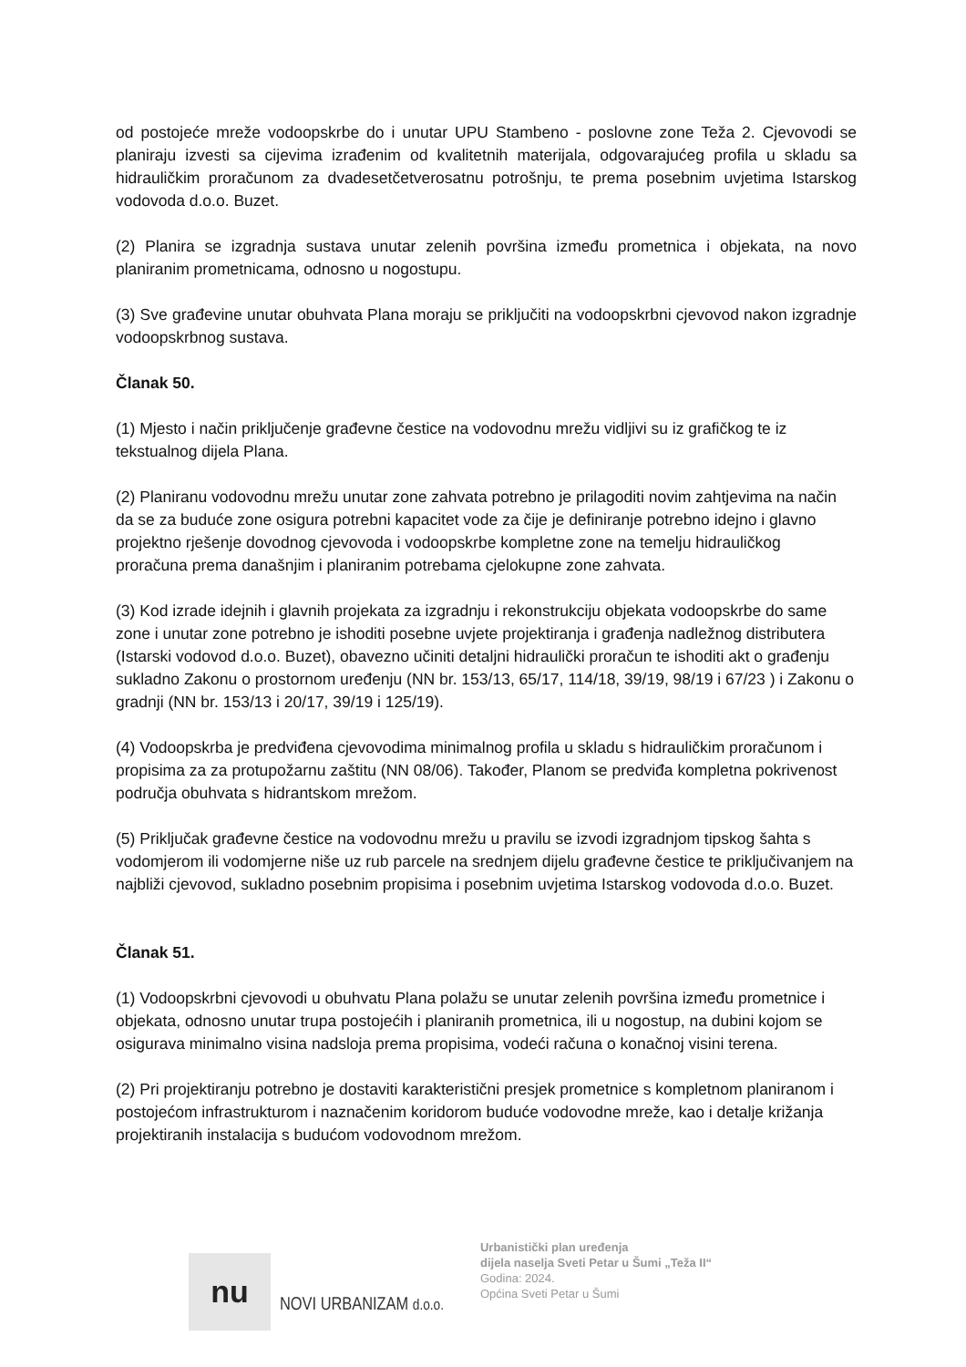od postojeće mreže vodoopskrbe do i unutar UPU Stambeno - poslovne zone Teža 2. Cjevovodi se planiraju izvesti sa cijevima izrađenim od kvalitetnih materijala, odgovarajućeg profila u skladu sa hidrauličkim proračunom za dvadesetčetverosatnu potrošnju, te prema posebnim uvjetima Istarskog vodovoda d.o.o. Buzet.
(2) Planira se izgradnja sustava unutar zelenih površina između prometnica i objekata, na novo planiranim prometnicama, odnosno u nogostupu.
(3) Sve građevine unutar obuhvata Plana moraju se priključiti na vodoopskrbni cjevovod nakon izgradnje vodoopskrbnog sustava.
Članak 50.
(1) Mjesto i način priključenje građevne čestice na vodovodnu mrežu vidljivi su iz grafičkog te iz tekstualnog dijela Plana.
(2) Planiranu vodovodnu mrežu unutar zone zahvata potrebno je prilagoditi novim zahtjevima na način da se za buduće zone osigura potrebni kapacitet vode za čije je definiranje potrebno idejno i glavno projektno rješenje dovodnog cjevovoda i vodoopskrbe kompletne zone na temelju hidrauličkog proračuna prema današnjim i planiranim potrebama cjelokupne zone zahvata.
(3) Kod izrade idejnih i glavnih projekata za izgradnju i rekonstrukciju objekata vodoopskrbe do same zone i unutar zone potrebno je ishoditi posebne uvjete projektiranja i građenja nadležnog distributera (Istarski vodovod d.o.o. Buzet), obavezno učiniti detaljni hidraulički proračun te ishoditi akt o građenju sukladno Zakonu o prostornom uređenju (NN br. 153/13, 65/17, 114/18, 39/19, 98/19 i 67/23 ) i Zakonu o gradnji (NN br. 153/13 i 20/17, 39/19 i 125/19).
(4) Vodoopskrba je predviđena cjevovodima minimalnog profila u skladu s hidrauličkim proračunom i propisima za za protupožarnu zaštitu (NN 08/06). Također, Planom se predviđa kompletna pokrivenost područja obuhvata s hidrantskom mrežom.
(5) Priključak građevne čestice na vodovodnu mrežu u pravilu se izvodi izgradnjom tipskog šahta s vodomjerom ili vodomjerne niše uz rub parcele na srednjem dijelu građevne čestice te priključivanjem na najbliži cjevovod, sukladno posebnim propisima i posebnim uvjetima Istarskog vodovoda d.o.o. Buzet.
Članak 51.
(1) Vodoopskrbni cjevovodi u obuhvatu Plana polažu se unutar zelenih površina između prometnice i objekata, odnosno unutar trupa postojećih i planiranih prometnica, ili u nogostup, na dubini kojom se osigurava minimalno visina nadsloja prema propisima, vodeći računa o konačnoj visini terena.
(2) Pri projektiranju potrebno je dostaviti karakteristični presjek prometnice s kompletnom planiranom i postojećom infrastrukturom i naznačenim koridorom buduće vodovodne mreže, kao i detalje križanja projektiranih instalacija s budućom vodovodnom mrežom.
nu
NOVI URBANIZAM d.o.o.
Urbanistički plan uređenja
dijela naselja Sveti Petar u Šumi „Teža II“
Godina: 2024.
Općina Sveti Petar u Šumi